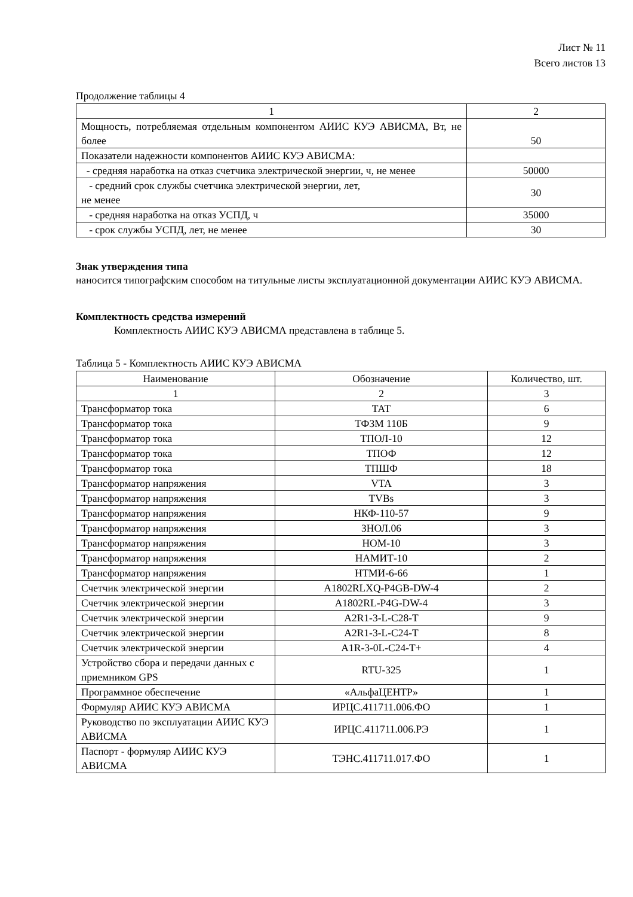Лист № 11
Всего листов 13
Продолжение таблицы 4
| 1 | 2 |
| Мощность, потребляемая отдельным компонентом АИИС КУЭ АВИСМА, Вт, не более | 50 |
| Показатели надежности компонентов АИИС КУЭ АВИСМА: | |
| - средняя наработка на отказ счетчика электрической энергии, ч, не менее | 50000 |
| - средний срок службы счетчика электрической энергии, лет, не менее | 30 |
| - средняя наработка на отказ УСПД, ч | 35000 |
| - срок службы УСПД, лет, не менее | 30 |
Знак утверждения типа
наносится типографским способом на титульные листы эксплуатационной документации АИИС КУЭ АВИСМА.
Комплектность средства измерений
Комплектность АИИС КУЭ АВИСМА представлена в таблице 5.
Таблица 5 - Комплектность АИИС КУЭ АВИСМА
| Наименование | Обозначение | Количество, шт. |
| --- | --- | --- |
| 1 | 2 | 3 |
| Трансформатор тока | ТАТ | 6 |
| Трансформатор тока | ТФЗМ 110Б | 9 |
| Трансформатор тока | ТПОЛ-10 | 12 |
| Трансформатор тока | ТПОФ | 12 |
| Трансформатор тока | ТПШФ | 18 |
| Трансформатор напряжения | VTA | 3 |
| Трансформатор напряжения | TVBs | 3 |
| Трансформатор напряжения | НКФ-110-57 | 9 |
| Трансформатор напряжения | ЗНОЛ.06 | 3 |
| Трансформатор напряжения | НОМ-10 | 3 |
| Трансформатор напряжения | НАМИТ-10 | 2 |
| Трансформатор напряжения | НТМИ-6-66 | 1 |
| Счетчик электрической энергии | A1802RLXQ-P4GB-DW-4 | 2 |
| Счетчик электрической энергии | A1802RL-P4G-DW-4 | 3 |
| Счетчик электрической энергии | A2R1-3-L-C28-T | 9 |
| Счетчик электрической энергии | A2R1-3-L-C24-T | 8 |
| Счетчик электрической энергии | A1R-3-0L-C24-T+ | 4 |
| Устройство сбора и передачи данных с приемником GPS | RTU-325 | 1 |
| Программное обеспечение | «АльфаЦЕНТР» | 1 |
| Формуляр АИИС КУЭ АВИСМА | ИРЦС.411711.006.ФО | 1 |
| Руководство по эксплуатации АИИС КУЭ АВИСМА | ИРЦС.411711.006.РЭ | 1 |
| Паспорт - формуляр АИИС КУЭ АВИСМА | ТЭНС.411711.017.ФО | 1 |